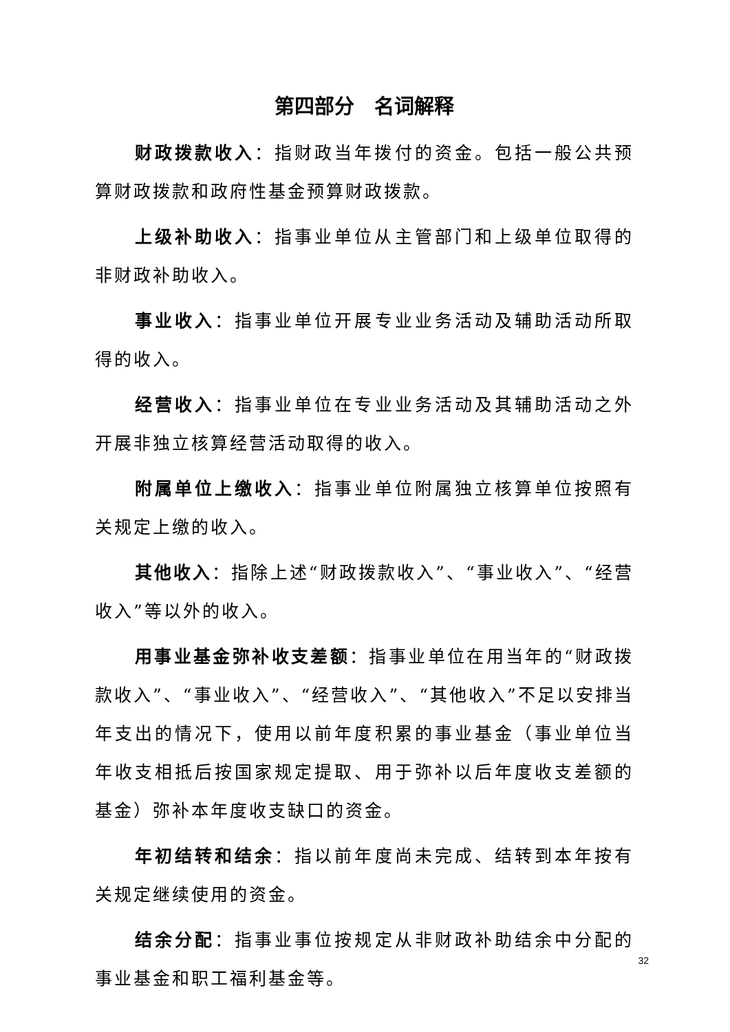第四部分　名词解释
财政拨款收入：指财政当年拨付的资金。包括一般公共预算财政拨款和政府性基金预算财政拨款。
上级补助收入：指事业单位从主管部门和上级单位取得的非财政补助收入。
事业收入：指事业单位开展专业业务活动及辅助活动所取得的收入。
经营收入：指事业单位在专业业务活动及其辅助活动之外开展非独立核算经营活动取得的收入。
附属单位上缴收入：指事业单位附属独立核算单位按照有关规定上缴的收入。
其他收入：指除上述“财政拨款收入”、“事业收入”、“经营收入”等以外的收入。
用事业基金弥补收支差额：指事业单位在用当年的“财政拨款收入”、“事业收入”、“经营收入”、“其他收入”不足以安排当年支出的情况下，使用以前年度积累的事业基金（事业单位当年收支相抵后按国家规定提取、用于弥补以后年度收支差额的基金）弥补本年度收支缺口的资金。
年初结转和结余：指以前年度尚未完成、结转到本年按有关规定继续使用的资金。
结余分配：指事业事位按规定从非财政补助结余中分配的事业基金和职工福利基金等。
32